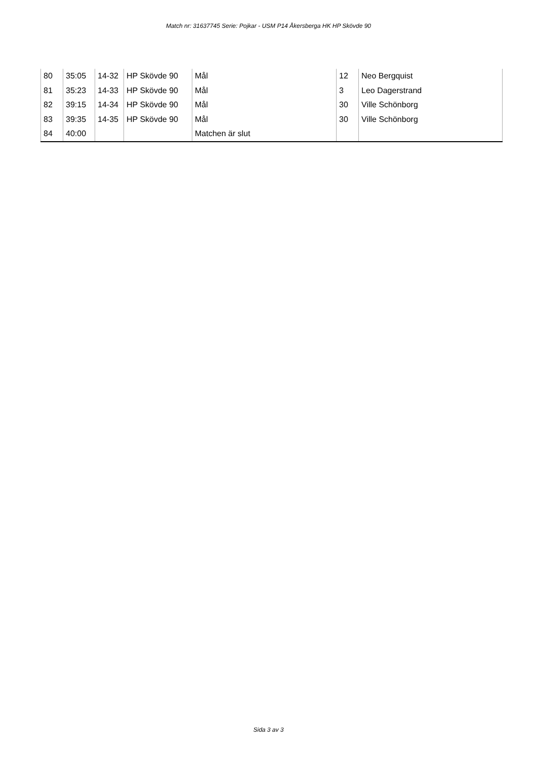Match nr: 31637745 Serie: Pojkar - USM P14 Åkersberga HK HP Skövde 90
| 80 | 35:05 | 14-32 | HP Skövde 90 | Mål | 12 | Neo Bergquist |
| 81 | 35:23 | 14-33 | HP Skövde 90 | Mål | 3 | Leo Dagerstrand |
| 82 | 39:15 | 14-34 | HP Skövde 90 | Mål | 30 | Ville Schönborg |
| 83 | 39:35 | 14-35 | HP Skövde 90 | Mål | 30 | Ville Schönborg |
| 84 | 40:00 | | | Matchen är slut | | |
Sida 3 av 3